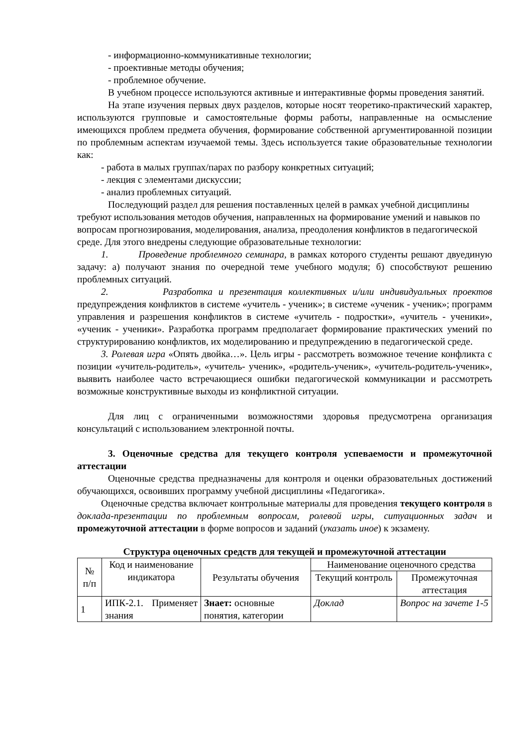- информационно-коммуникативные технологии;
- проективные методы обучения;
- проблемное обучение.
В учебном процессе используются активные и интерактивные формы проведения занятий.
На этапе изучения первых двух разделов, которые носят теоретико-практический характер, используются групповые и самостоятельные формы работы, направленные на осмысление имеющихся проблем предмета обучения, формирование собственной аргументированной позиции по проблемным аспектам изучаемой темы. Здесь используется такие образовательные технологии как:
- работа в малых группах/парах по разбору конкретных ситуаций;
- лекция с элементами дискуссии;
- анализ проблемных ситуаций.
Последующий раздел для решения поставленных целей в рамках учебной дисциплины требуют использования методов обучения, направленных на формирование умений и навыков по вопросам прогнозирования, моделирования, анализа, преодоления конфликтов в педагогической среде. Для этого внедрены следующие образовательные технологии:
1. Проведение проблемного семинара, в рамках которого студенты решают двуединую задачу: а) получают знания по очередной теме учебного модуля; б) способствуют решению проблемных ситуаций.
2. Разработка и презентация коллективных и/или индивидуальных проектов предупреждения конфликтов в системе «учитель - ученик»; в системе «ученик - ученик»; программ управления и разрешения конфликтов в системе «учитель - подростки», «учитель - ученики», «ученик - ученики». Разработка программ предполагает формирование практических умений по структурированию конфликтов, их моделированию и предупреждению в педагогической среде.
3. Ролевая игра «Опять двойка…». Цель игры - рассмотреть возможное течение конфликта с позиции «учитель-родитель», «учитель- ученик», «родитель-ученик», «учитель-родитель-ученик», выявить наиболее часто встречающиеся ошибки педагогической коммуникации и рассмотреть возможные конструктивные выходы из конфликтной ситуации.
Для лиц с ограниченными возможностями здоровья предусмотрена организация консультаций с использованием электронной почты.
3. Оценочные средства для текущего контроля успеваемости и промежуточной аттестации
Оценочные средства предназначены для контроля и оценки образовательных достижений обучающихся, освоивших программу учебной дисциплины «Педагогика».
Оценочные средства включает контрольные материалы для проведения текущего контроля в доклада-презентации по проблемным вопросам, ролевой игры, ситуационных задач и промежуточной аттестации в форме вопросов и заданий (указать иное) к экзамену.
Структура оценочных средств для текущей и промежуточной аттестации
| № п/п | Код и наименование индикатора | Результаты обучения | Наименование оценочного средства | |
| --- | --- | --- | --- | --- |
| | | | Текущий контроль | Промежуточная аттестация |
| 1 | ИПК-2.1. Применяет знания | Знает: основные понятия, категории | Доклад | Вопрос на зачете 1-5 |